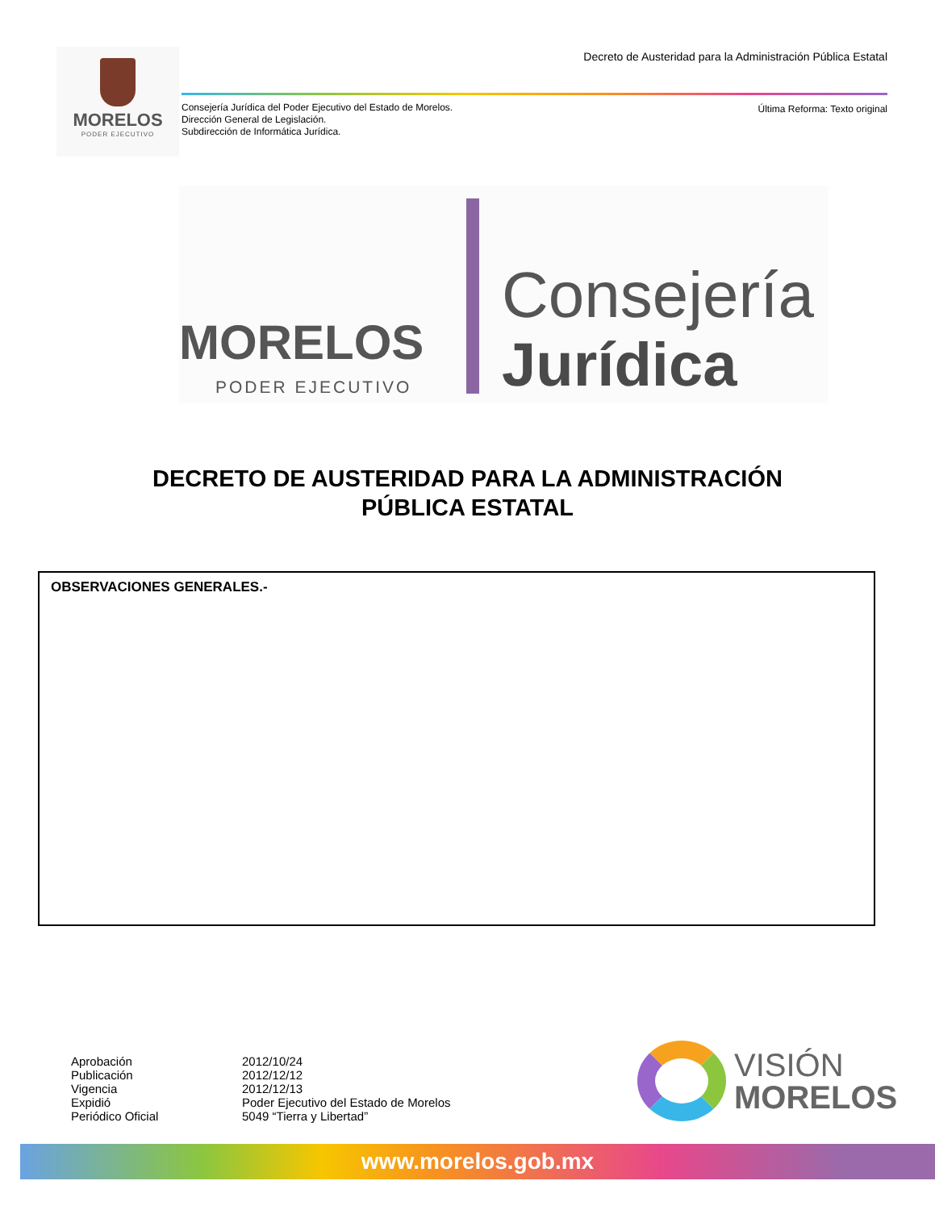MORELOS
PODER EJECUTIVO
Decreto de Austeridad para la Administración Pública Estatal
Consejería Jurídica del Poder Ejecutivo del Estado de Morelos.
Dirección General de Legislación.
Subdirección de Informática Jurídica.
Última Reforma: Texto original
MORELOS
PODER EJECUTIVO
Consejería
Jurídica
DECRETO DE AUSTERIDAD PARA LA ADMINISTRACIÓN
PÚBLICA ESTATAL
OBSERVACIONES GENERALES.-
| Aprobación | 2012/10/24 |
| Publicación | 2012/12/12 |
| Vigencia | 2012/12/13 |
| Expidió | Poder Ejecutivo del Estado de Morelos |
| Periódico Oficial | 5049 “Tierra y Libertad” |
VISIÓN MORELOS
www.morelos.gob.mx